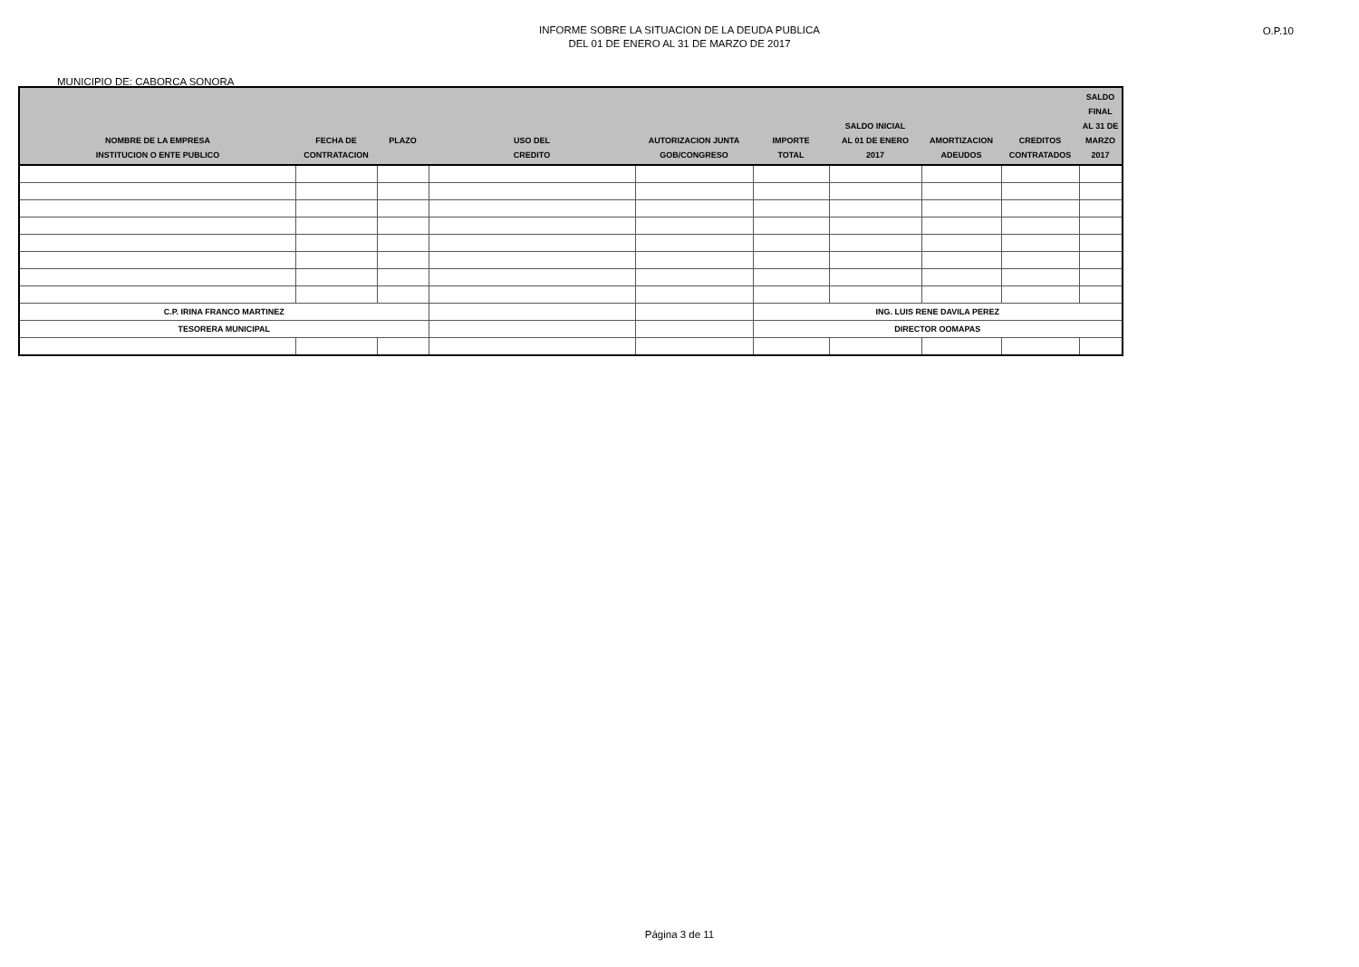INFORME SOBRE LA SITUACION DE LA DEUDA PUBLICA
DEL 01 DE ENERO AL 31 DE MARZO DE 2017
O.P.10
MUNICIPIO DE: CABORCA SONORA
| NOMBRE DE LA EMPRESA INSTITUCION O ENTE PUBLICO | FECHA DE CONTRATACION | PLAZO | USO DEL CREDITO | AUTORIZACION JUNTA GOB/CONGRESO | IMPORTE TOTAL | SALDO INICIAL AL 01 DE ENERO 2017 | AMORTIZACION ADEUDOS | CREDITOS CONTRATADOS | SALDO FINAL AL 31 DE MARZO 2017 |
| --- | --- | --- | --- | --- | --- | --- | --- | --- | --- |
| C.P. IRINA FRANCO MARTINEZ | | | | | ING. LUIS RENE DAVILA PEREZ | | | | |
| TESORERA MUNICIPAL | | | | | DIRECTOR OOMAPAS | | | | |
Página 3 de 11